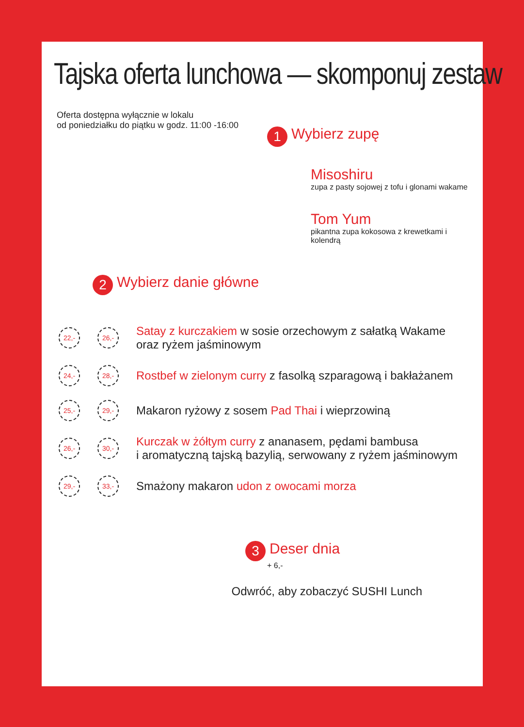Tajska oferta lunchowa — skomponuj zestaw
Oferta dostępna wyłącznie w lokalu
od poniedziałku do piątku w godz. 11:00 -16:00
1 Wybierz zupę
Misoshiru
zupa z pasty sojowej z tofu i glonami wakame
Tom Yum
pikantna zupa kokosowa z krewetkami i kolendrą
2 Wybierz danie główne
22,- 26,-
Satay z kurczakiem w sosie orzechowym z sałatką Wakame oraz ryżem jaśminowym
24,- 28,-
Rostbef w zielonym curry z fasolką szparagową i bakłażanem
25,- 29,-
Makaron ryżowy z sosem Pad Thai i wieprzowiną
26,- 30,-
Kurczak w żółtym curry z ananasem, pędami bambusa
i aromatyczną tajską bazylią, serwowany z ryżem jaśminowym
29,- 33,-
Smażony makaron udon z owocami morza
3 Deser dnia
+ 6,-
Odwróć, aby zobaczyć SUSHI Lunch